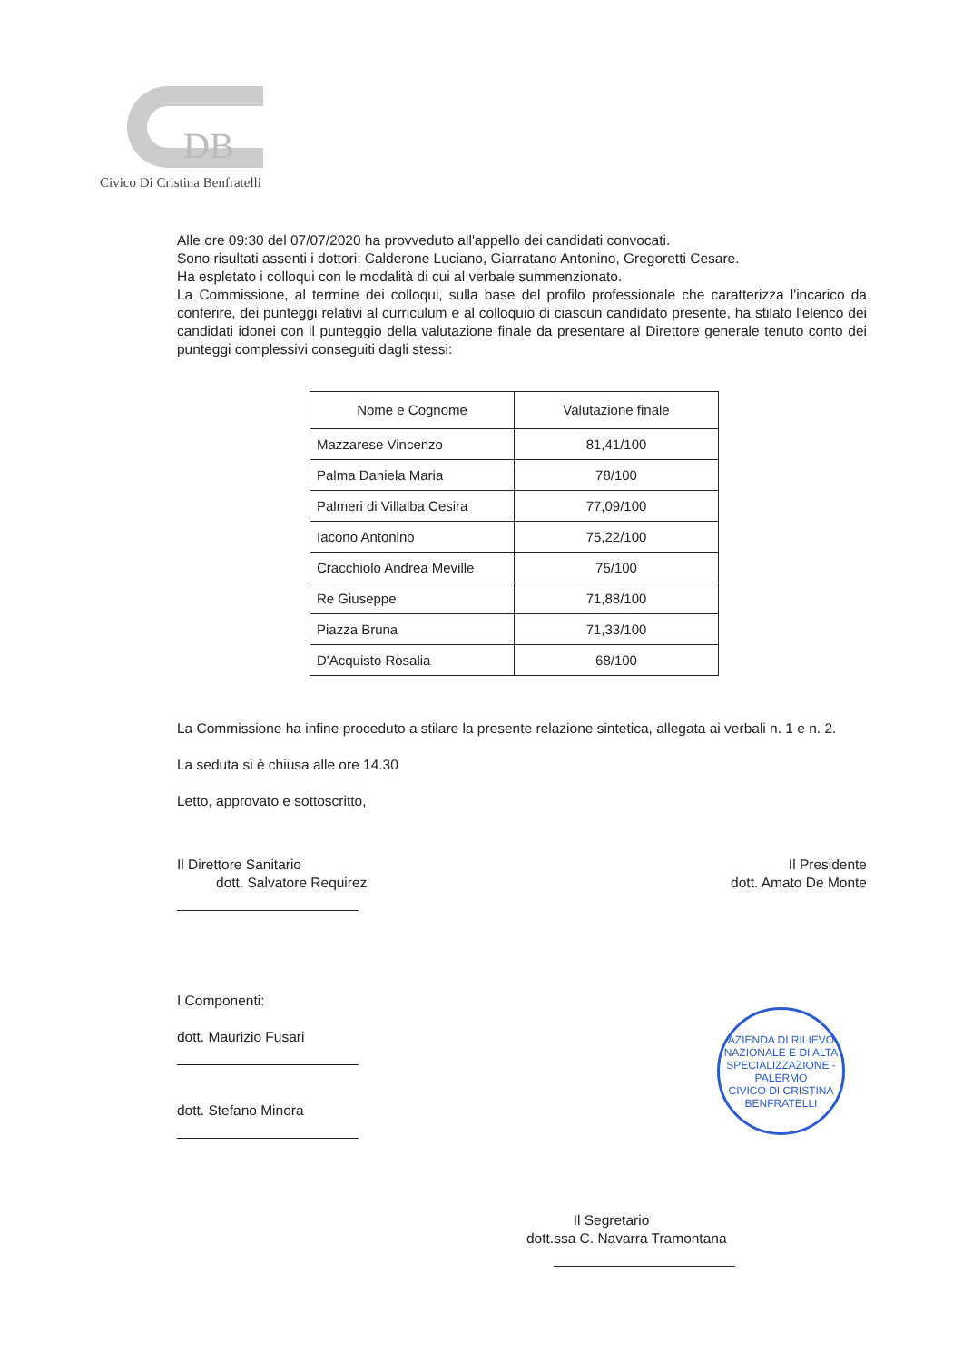DB
Civico Di Cristina Benfratelli
Alle ore 09:30 del 07/07/2020 ha provveduto all'appello dei candidati convocati.
Sono risultati assenti i dottori: Calderone Luciano, Giarratano Antonino, Gregoretti Cesare.
Ha espletato i colloqui con le modalità di cui al verbale summenzionato.
La Commissione, al termine dei colloqui, sulla base del profilo professionale che caratterizza l'incarico da conferire, dei punteggi relativi al curriculum e al colloquio di ciascun candidato presente, ha stilato l'elenco dei candidati idonei con il punteggio della valutazione finale da presentare al Direttore generale tenuto conto dei punteggi complessivi conseguiti dagli stessi:
| Nome e Cognome | Valutazione finale |
| --- | --- |
| Mazzarese Vincenzo | 81,41/100 |
| Palma Daniela Maria | 78/100 |
| Palmeri di Villalba Cesira | 77,09/100 |
| Iacono Antonino | 75,22/100 |
| Cracchiolo Andrea Meville | 75/100 |
| Re Giuseppe | 71,88/100 |
| Piazza Bruna | 71,33/100 |
| D'Acquisto Rosalia | 68/100 |
La Commissione ha infine proceduto a stilare la presente relazione sintetica, allegata ai verbali n. 1 e n. 2.
La seduta si è chiusa alle ore 14.30
Letto, approvato e sottoscritto,
Il Direttore Sanitario
dott. Salvatore Requirez
Il Presidente
dott. Amato De Monte
I Componenti:
dott. Maurizio Fusari
dott. Stefano Minora
Il Segretario
dott.ssa C. Navarra Tramontana
AZIENDA DI RILIEVO NAZIONALE E DI ALTA SPECIALIZZAZIONE - PALERMO
CIVICO DI CRISTINA BENFRATELLI